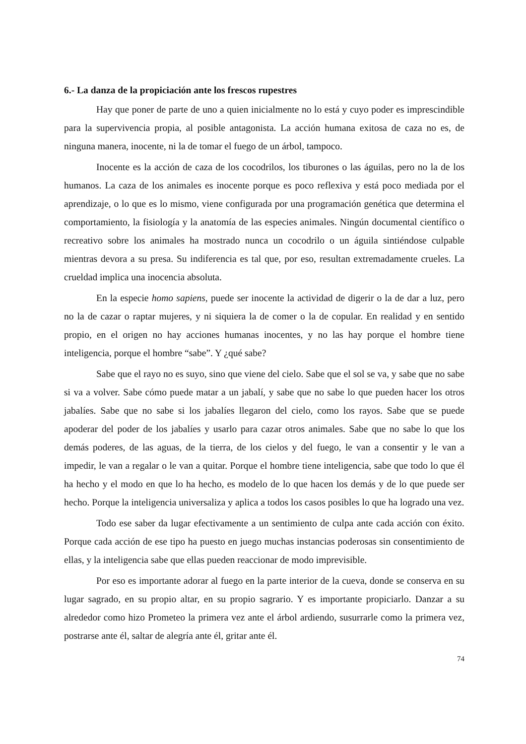6.- La danza de la propiciación ante los frescos rupestres
Hay que poner de parte de uno a quien inicialmente no lo está y cuyo poder es imprescindible para la supervivencia propia, al posible antagonista. La acción humana exitosa de caza no es, de ninguna manera, inocente, ni la de tomar el fuego de un árbol, tampoco.
Inocente es la acción de caza de los cocodrilos, los tiburones o las águilas, pero no la de los humanos. La caza de los animales es inocente porque es poco reflexiva y está poco mediada por el aprendizaje, o lo que es lo mismo, viene configurada por una programación genética que determina el comportamiento, la fisiología y la anatomía de las especies animales. Ningún documental científico o recreativo sobre los animales ha mostrado nunca un cocodrilo o un águila sintiéndose culpable mientras devora a su presa. Su indiferencia es tal que, por eso, resultan extremadamente crueles. La crueldad implica una inocencia absoluta.
En la especie homo sapiens, puede ser inocente la actividad de digerir o la de dar a luz, pero no la de cazar o raptar mujeres, y ni siquiera la de comer o la de copular. En realidad y en sentido propio, en el origen no hay acciones humanas inocentes, y no las hay porque el hombre tiene inteligencia, porque el hombre “sabe”. Y ¿qué sabe?
Sabe que el rayo no es suyo, sino que viene del cielo. Sabe que el sol se va, y sabe que no sabe si va a volver. Sabe cómo puede matar a un jabalí, y sabe que no sabe lo que pueden hacer los otros jabalíes. Sabe que no sabe si los jabalíes llegaron del cielo, como los rayos. Sabe que se puede apoderar del poder de los jabalíes y usarlo para cazar otros animales. Sabe que no sabe lo que los demás poderes, de las aguas, de la tierra, de los cielos y del fuego, le van a consentir y le van a impedir, le van a regalar o le van a quitar. Porque el hombre tiene inteligencia, sabe que todo lo que él ha hecho y el modo en que lo ha hecho, es modelo de lo que hacen los demás y de lo que puede ser hecho. Porque la inteligencia universaliza y aplica a todos los casos posibles lo que ha logrado una vez.
Todo ese saber da lugar efectivamente a un sentimiento de culpa ante cada acción con éxito. Porque cada acción de ese tipo ha puesto en juego muchas instancias poderosas sin consentimiento de ellas, y la inteligencia sabe que ellas pueden reaccionar de modo imprevisible.
Por eso es importante adorar al fuego en la parte interior de la cueva, donde se conserva en su lugar sagrado, en su propio altar, en su propio sagrario. Y es importante propiciarlo. Danzar a su alrededor como hizo Prometeo la primera vez ante el árbol ardiendo, susurrarle como la primera vez, postrarse ante él, saltar de alegría ante él, gritar ante él.
74